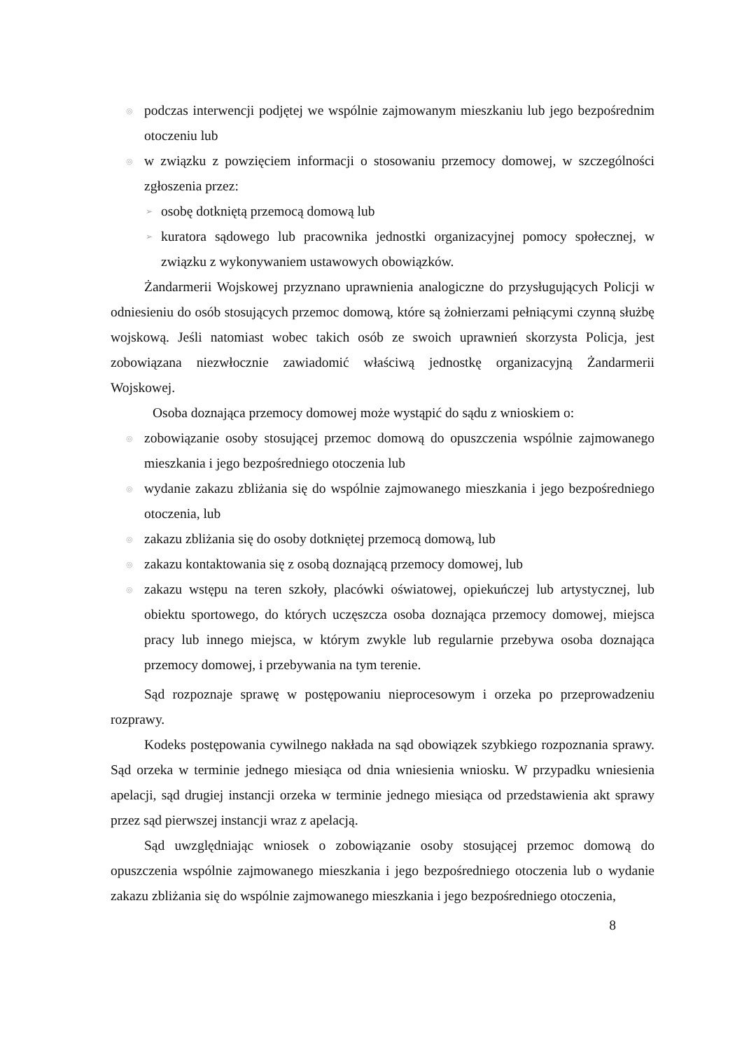◎
podczas interwencji podjętej we wspólnie zajmowanym mieszkaniu lub jego bezpośrednim otoczeniu lub
◎
w związku z powzięciem informacji o stosowaniu przemocy domowej, w szczególności zgłoszenia przez:
➢
osobę dotkniętą przemocą domową lub
➢
kuratora sądowego lub pracownika jednostki organizacyjnej pomocy społecznej, w związku z wykonywaniem ustawowych obowiązków.
Żandarmerii Wojskowej przyznano uprawnienia analogiczne do przysługujących Policji w odniesieniu do osób stosujących przemoc domową, które są żołnierzami pełniącymi czynną służbę wojskową. Jeśli natomiast wobec takich osób ze swoich uprawnień skorzysta Policja, jest zobowiązana niezwłocznie zawiadomić właściwą jednostkę organizacyjną Żandarmerii Wojskowej.
Osoba doznająca przemocy domowej może wystąpić do sądu z wnioskiem o:
◎
zobowiązanie osoby stosującej przemoc domową do opuszczenia wspólnie zajmowanego mieszkania i jego bezpośredniego otoczenia lub
◎
wydanie zakazu zbliżania się do wspólnie zajmowanego mieszkania i jego bezpośredniego otoczenia, lub
◎
zakazu zbliżania się do osoby dotkniętej przemocą domową, lub
◎
zakazu kontaktowania się z osobą doznającą przemocy domowej, lub
◎
zakazu wstępu na teren szkoły, placówki oświatowej, opiekuńczej lub artystycznej, lub obiektu sportowego, do których uczęszcza osoba doznająca przemocy domowej, miejsca pracy lub innego miejsca, w którym zwykle lub regularnie przebywa osoba doznająca przemocy domowej, i przebywania na tym terenie.
Sąd rozpoznaje sprawę w postępowaniu nieprocesowym i orzeka po przeprowadzeniu rozprawy.
Kodeks postępowania cywilnego nakłada na sąd obowiązek szybkiego rozpoznania sprawy. Sąd orzeka w terminie jednego miesiąca od dnia wniesienia wniosku. W przypadku wniesienia apelacji, sąd drugiej instancji orzeka w terminie jednego miesiąca od przedstawienia akt sprawy przez sąd pierwszej instancji wraz z apelacją.
Sąd uwzględniając wniosek o zobowiązanie osoby stosującej przemoc domową do opuszczenia wspólnie zajmowanego mieszkania i jego bezpośredniego otoczenia lub o wydanie zakazu zbliżania się do wspólnie zajmowanego mieszkania i jego bezpośredniego otoczenia,
8